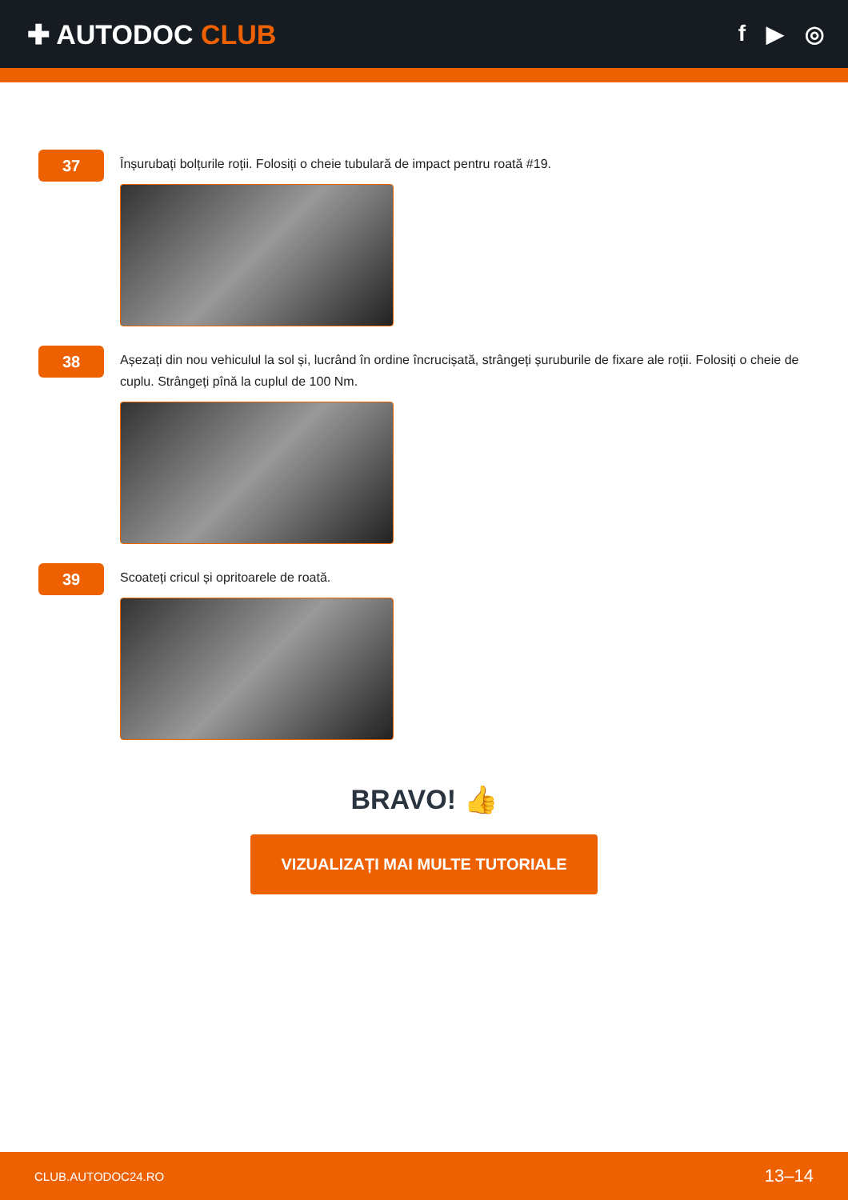✚ AUTODOC CLUB
f ▶ ◎
37
Înșurubați bolțurile roții. Folosiți o cheie tubulară de impact pentru roată #19.
38
Așezați din nou vehiculul la sol și, lucrând în ordine încrucișată, strângeți șuruburile de fixare ale roții. Folosiți o cheie de cuplu. Strângeți pînă la cuplul de 100 Nm.
39
Scoateți cricul și opritoarele de roată.
BRAVO! 👍
VIZUALIZAȚI MAI MULTE TUTORIALE
CLUB.AUTODOC24.RO 13–14